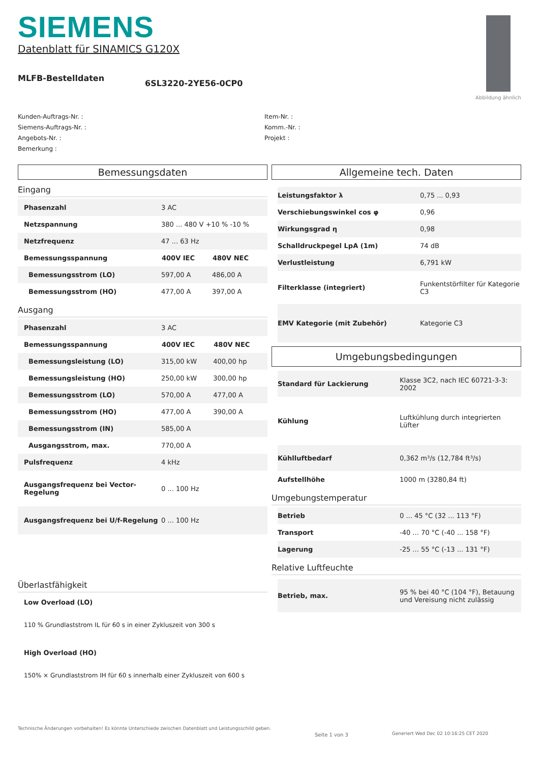SIEMENS
Datenblatt für SINAMICS G120X
Abbildung ähnlich
MLFB-Bestelldaten 6SL3220-2YE56-0CP0
Kunden-Auftrags-Nr. :
Siemens-Auftrags-Nr. :
Angebots-Nr. :
Bemerkung :
Item-Nr. :
Komm.-Nr. :
Projekt :
Bemessungsdaten
Eingang
| Phasenzahl | 3 AC | |
| Netzspannung | 380 ... 480 V +10 % -10 % | |
| Netzfrequenz | 47 ... 63 Hz | |
| Bemessungsspannung | 400V IEC | 480V NEC |
| Bemessungsstrom (LO) | 597,00 A | 486,00 A |
| Bemessungsstrom (HO) | 477,00 A | 397,00 A |
Ausgang
| Phasenzahl | 3 AC | |
| Bemessungsspannung | 400V IEC | 480V NEC |
| Bemessungsleistung (LO) | 315,00 kW | 400,00 hp |
| Bemessungsleistung (HO) | 250,00 kW | 300,00 hp |
| Bemessungsstrom (LO) | 570,00 A | 477,00 A |
| Bemessungsstrom (HO) | 477,00 A | 390,00 A |
| Bemessungsstrom (IN) | 585,00 A | |
| Ausgangsstrom, max. | 770,00 A | |
| Pulsfrequenz | 4 kHz | |
| Ausgangsfrequenz bei Vector-Regelung | 0 ... 100 Hz | |
| Ausgangsfrequenz bei U/f-Regelung | 0 ... 100 Hz | |
Überlastfähigkeit
Low Overload (LO)
110 % Grundlaststrom IL für 60 s in einer Zykluszeit von 300 s
High Overload (HO)
150% × Grundlaststrom IH für 60 s innerhalb einer Zykluszeit von 600 s
Allgemeine tech. Daten
| Leistungsfaktor λ | 0,75 ... 0,93 |
| Verschiebungswinkel cos φ | 0,96 |
| Wirkungsgrad η | 0,98 |
| Schalldruckpegel LpA (1m) | 74 dB |
| Verlustleistung | 6,791 kW |
| Filterklasse (integriert) | Funkentstörfilter für Kategorie C3 |
| EMV Kategorie (mit Zubehör) | Kategorie C3 |
Umgebungsbedingungen
| Standard für Lackierung | Klasse 3C2, nach IEC 60721-3-3: 2002 |
| Kühlung | Luftkühlung durch integrierten Lüfter |
| Kühlluftbedarf | 0,362 m³/s (12,784 ft³/s) |
| Aufstellhöhe | 1000 m (3280,84 ft) |
Umgebungstemperatur
| Betrieb | 0 ... 45 °C (32 ... 113 °F) |
| Transport | -40 ... 70 °C (-40 ... 158 °F) |
| Lagerung | -25 ... 55 °C (-13 ... 131 °F) |
Relative Luftfeuchte
| Betrieb, max. | 95 % bei 40 °C (104 °F), Betauung und Vereisung nicht zulässig |
Technische Änderungen vorbehalten! Es könnte Unterschiede zwischen Datenblatt und Leistungsschild geben. Seite 1 von 3 Generiert Wed Dec 02 10:16:25 CET 2020